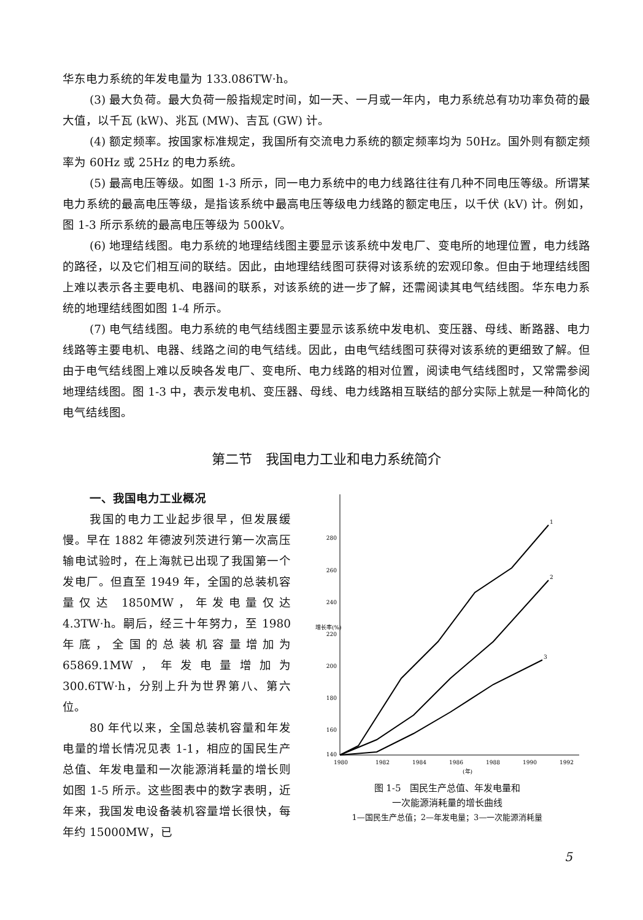华东电力系统的年发电量为 133.086TW·h。
(3) 最大负荷。最大负荷一般指规定时间，如一天、一月或一年内，电力系统总有功功率负荷的最大值，以千瓦 (kW)、兆瓦 (MW)、吉瓦 (GW) 计。
(4) 额定频率。按国家标准规定，我国所有交流电力系统的额定频率均为 50Hz。国外则有额定频率为 60Hz 或 25Hz 的电力系统。
(5) 最高电压等级。如图 1-3 所示，同一电力系统中的电力线路往往有几种不同电压等级。所谓某电力系统的最高电压等级，是指该系统中最高电压等级电力线路的额定电压，以千伏 (kV) 计。例如，图 1-3 所示系统的最高电压等级为 500kV。
(6) 地理结线图。电力系统的地理结线图主要显示该系统中发电厂、变电所的地理位置，电力线路的路径，以及它们相互间的联结。因此，由地理结线图可获得对该系统的宏观印象。但由于地理结线图上难以表示各主要电机、电器间的联系，对该系统的进一步了解，还需阅读其电气结线图。华东电力系统的地理结线图如图 1-4 所示。
(7) 电气结线图。电力系统的电气结线图主要显示该系统中发电机、变压器、母线、断路器、电力线路等主要电机、电器、线路之间的电气结线。因此，由电气结线图可获得对该系统的更细致了解。但由于电气结线图上难以反映各发电厂、变电所、电力线路的相对位置，阅读电气结线图时，又常需参阅地理结线图。图 1-3 中，表示发电机、变压器、母线、电力线路相互联结的部分实际上就是一种简化的电气结线图。
第二节　我国电力工业和电力系统简介
一、我国电力工业概况
我国的电力工业起步很早，但发展缓慢。早在 1882 年德波列茨进行第一次高压输电试验时，在上海就已出现了我国第一个发电厂。但直至 1949 年，全国的总装机容量仅达 1850MW，年发电量仅达 4.3TW·h。嗣后，经三十年努力，至 1980 年底，全国的总装机容量增加为 65869.1MW，年发电量增加为 300.6TW·h，分别上升为世界第八、第六位。
80 年代以来，全国总装机容量和年发电量的增长情况见表 1-1，相应的国民生产总值、年发电量和一次能源消耗量的增长则如图 1-5 所示。这些图表中的数字表明，近年来，我国发电设备装机容量增长很快，每年约 15000MW，已
增长率(%)
280
260
240
220
200
180
160
140
1980
1982
1984
1986
1988
1990
1992
(年)
1
2
3
图 1-5　国民生产总值、年发电量和
一次能源消耗量的增长曲线
1—国民生产总值；2—年发电量；3—一次能源消耗量
5